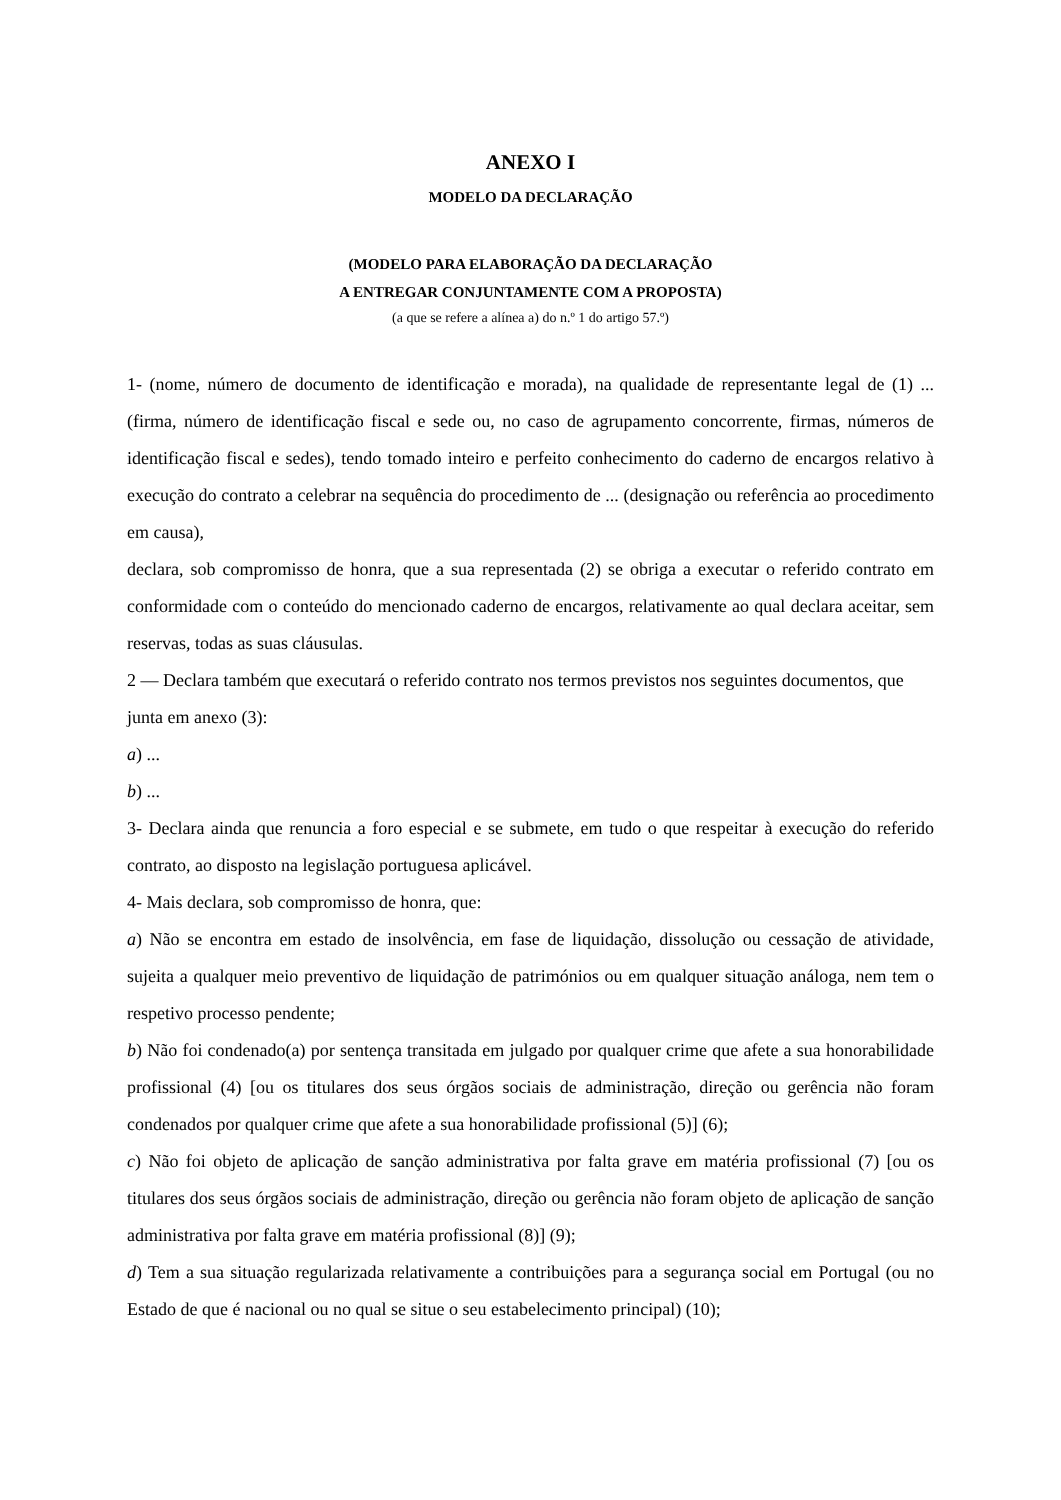ANEXO I
MODELO DA DECLARAÇÃO
(MODELO PARA ELABORAÇÃO DA DECLARAÇÃO
A ENTREGAR CONJUNTAMENTE COM A PROPOSTA)
(a que se refere a alínea a) do n.º 1 do artigo 57.º)
1- (nome, número de documento de identificação e morada), na qualidade de representante legal de (1) ... (firma, número de identificação fiscal e sede ou, no caso de agrupamento concorrente, firmas, números de identificação fiscal e sedes), tendo tomado inteiro e perfeito conhecimento do caderno de encargos relativo à execução do contrato a celebrar na sequência do procedimento de ... (designação ou referência ao procedimento em causa),
declara, sob compromisso de honra, que a sua representada (2) se obriga a executar o referido contrato em conformidade com o conteúdo do mencionado caderno de encargos, relativamente ao qual declara aceitar, sem reservas, todas as suas cláusulas.
2 — Declara também que executará o referido contrato nos termos previstos nos seguintes documentos, que junta em anexo (3):
a) ...
b) ...
3- Declara ainda que renuncia a foro especial e se submete, em tudo o que respeitar à execução do referido contrato, ao disposto na legislação portuguesa aplicável.
4- Mais declara, sob compromisso de honra, que:
a) Não se encontra em estado de insolvência, em fase de liquidação, dissolução ou cessação de atividade, sujeita a qualquer meio preventivo de liquidação de patrimónios ou em qualquer situação análoga, nem tem o respetivo processo pendente;
b) Não foi condenado(a) por sentença transitada em julgado por qualquer crime que afete a sua honorabilidade profissional (4) [ou os titulares dos seus órgãos sociais de administração, direção ou gerência não foram condenados por qualquer crime que afete a sua honorabilidade profissional (5)] (6);
c) Não foi objeto de aplicação de sanção administrativa por falta grave em matéria profissional (7) [ou os titulares dos seus órgãos sociais de administração, direção ou gerência não foram objeto de aplicação de sanção administrativa por falta grave em matéria profissional (8)] (9);
d) Tem a sua situação regularizada relativamente a contribuições para a segurança social em Portugal (ou no Estado de que é nacional ou no qual se situe o seu estabelecimento principal) (10);